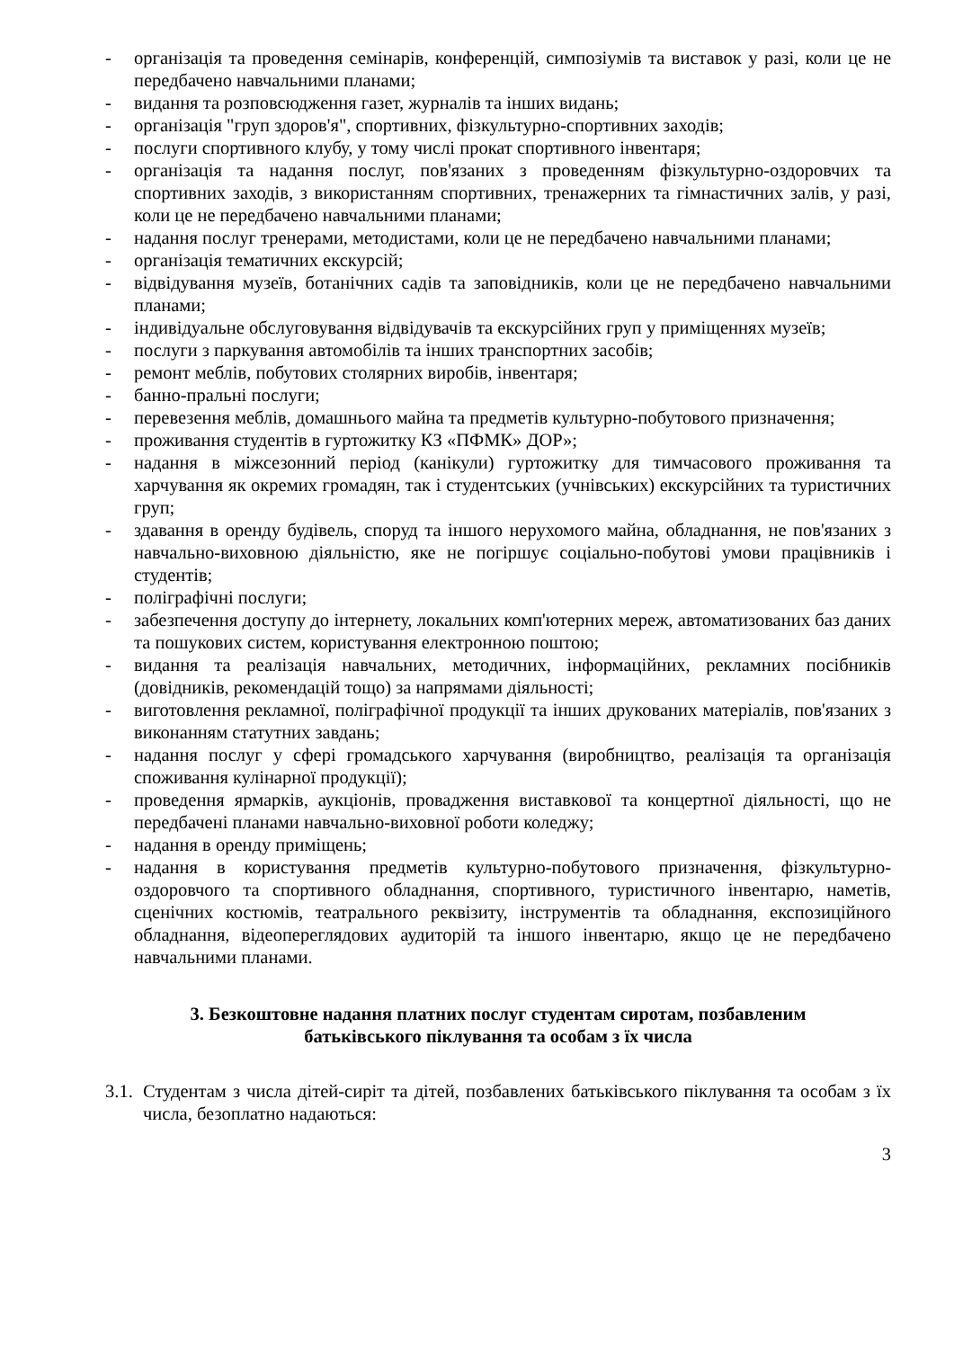- організація та проведення семінарів, конференцій, симпозіумів та виставок у разі, коли це не передбачено навчальними планами;
- видання та розповсюдження газет, журналів та інших видань;
- організація "груп здоров'я", спортивних, фізкультурно-спортивних заходів;
- послуги спортивного клубу, у тому числі прокат спортивного інвентаря;
- організація та надання послуг, пов'язаних з проведенням фізкультурно-оздоровчих та спортивних заходів, з використанням спортивних, тренажерних та гімнастичних залів, у разі, коли це не передбачено навчальними планами;
- надання послуг тренерами, методистами, коли це не передбачено навчальними планами;
- організація тематичних екскурсій;
- відвідування музеїв, ботанічних садів та заповідників, коли це не передбачено навчальними планами;
- індивідуальне обслуговування відвідувачів та екскурсійних груп у приміщеннях музеїв;
- послуги з паркування автомобілів та інших транспортних засобів;
- ремонт меблів, побутових столярних виробів, інвентаря;
- банно-пральні послуги;
- перевезення меблів, домашнього майна та предметів культурно-побутового призначення;
- проживання студентів в гуртожитку КЗ «ПФМК» ДОР»;
- надання в міжсезонний період (канікули) гуртожитку для тимчасового проживання та харчування як окремих громадян, так і студентських (учнівських) екскурсійних та туристичних груп;
- здавання в оренду будівель, споруд та іншого нерухомого майна, обладнання, не пов'язаних з навчально-виховною діяльністю, яке не погіршує соціально-побутові умови працівників і студентів;
- поліграфічні послуги;
- забезпечення доступу до інтернету, локальних комп'ютерних мереж, автоматизованих баз даних та пошукових систем, користування електронною поштою;
- видання та реалізація навчальних, методичних, інформаційних, рекламних посібників (довідників, рекомендацій тощо) за напрямами діяльності;
- виготовлення рекламної, поліграфічної продукції та інших друкованих матеріалів, пов'язаних з виконанням статутних завдань;
- надання послуг у сфері громадського харчування (виробництво, реалізація та організація споживання кулінарної продукції);
- проведення ярмарків, аукціонів, провадження виставкової та концертної діяльності, що не передбачені планами навчально-виховної роботи коледжу;
- надання в оренду приміщень;
- надання в користування предметів культурно-побутового призначення, фізкультурно-оздоровчого та спортивного обладнання, спортивного, туристичного інвентарю, наметів, сценічних костюмів, театрального реквізиту, інструментів та обладнання, експозиційного обладнання, відеопереглядових аудиторій та іншого інвентарю, якщо це не передбачено навчальними планами.
3. Безкоштовне надання платних послуг студентам сиротам, позбавленим батьківського піклування та особам з їх числа
3.1.
Студентам з числа дітей-сиріт та дітей, позбавлених батьківського піклування та особам з їх числа, безоплатно надаються:
3